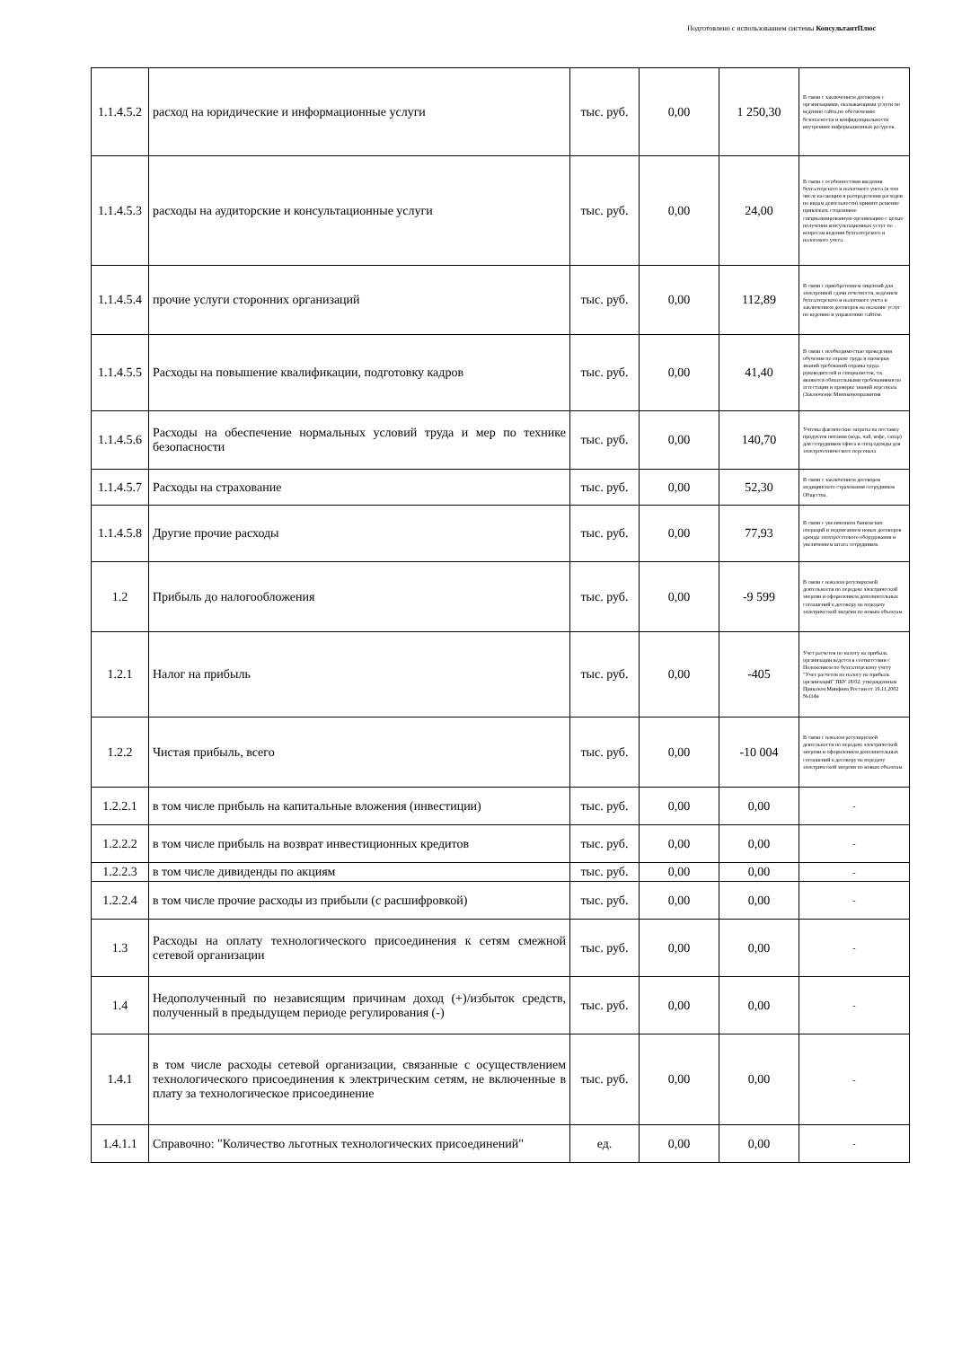Подготовлено с использованием системы КонсультантПлюс
| 1.1.4.5.2 | расход на юридические и информационные услуги | тыс. руб. | 0,00 | 1 250,30 | В связи с заключением договоров с организациями, оказывающими услуги по ведению сайта,по обеспечению безопасности и конфиденциальности внутренних информационных ресурсов. |
| 1.1.4.5.3 | расходы на аудиторские и консультационные услуги | тыс. руб. | 0,00 | 24,00 | В связи с особенностями введения бухгалтерского и налогового учета (в том числе касающихся распределения расходов по видам деятельности) принято решение привлекать стороннюю специализированную организацию с целью получения консультационных услуг по вопросам ведения бухгалтерского и налогового учета. |
| 1.1.4.5.4 | прочие услуги сторонних организаций | тыс. руб. | 0,00 | 112,89 | В связи с приобретением лицензий для электронной сдачи отчетности, ведением бухгалтерского и налогового учета и заключением договоров на оказание услуг по ведению и управлению сайтом. |
| 1.1.4.5.5 | Расходы на повышение квалификации, подготовку кадров | тыс. руб. | 0,00 | 41,40 | В связи с необходимостью проведения обучения по охране труда и проверки знаний требований охраны труда руководителей и специалистов, т.к. являются обязательными требованиями по аттестации и проверке знаний персонала (Заключение Минэкономразвития |
| 1.1.4.5.6 | Расходы на обеспечение нормальных условий труда и мер по технике безопасности | тыс. руб. | 0,00 | 140,70 | Учтены фактические затраты на поставку продуктов питания (вода, чай, кофе, сахар) для сотрудников офиса и спец.одежды для электротехнического персонала |
| 1.1.4.5.7 | Расходы на страхование | тыс. руб. | 0,00 | 52,30 | В связи с заключением договоров медицинского страхования сотрудников Общества. |
| 1.1.4.5.8 | Другие прочие расходы | тыс. руб. | 0,00 | 77,93 | В связи с увеличением банковских операций и подписанием новых договоров аренды электросетевого оборудования и увеличением штата сотрудников. |
| 1.2 | Прибыль до налогообложения | тыс. руб. | 0,00 | -9 599 | В связи с началом регулируемой деятельности по передаче электрической энергии и оформлением дополнительных соглашений к договору на передачу электрической энергии по новым объектам |
| 1.2.1 | Налог на прибыль | тыс. руб. | 0,00 | -405 | Учет расчетов по налогу на прибыль организации ведется в соответствии с Положением по бухгалтерскому учету "Учет расчетов по налогу на прибыль организаций" ПБУ 18/02, утвержденным Приказом Минфина России от 19.11.2002 №114н |
| 1.2.2 | Чистая прибыль, всего | тыс. руб. | 0,00 | -10 004 | В связи с началом регулируемой деятельности по передаче электрической энергии и оформлением дополнительных соглашений к договору на передачу электрической энергии по новым объектам |
| 1.2.2.1 | в том числе прибыль на капитальные вложения (инвестиции) | тыс. руб. | 0,00 | 0,00 | - |
| 1.2.2.2 | в том числе прибыль на возврат инвестиционных кредитов | тыс. руб. | 0,00 | 0,00 | - |
| 1.2.2.3 | в том числе дивиденды по акциям | тыс. руб. | 0,00 | 0,00 | - |
| 1.2.2.4 | в том числе прочие расходы из прибыли (с расшифровкой) | тыс. руб. | 0,00 | 0,00 | - |
| 1.3 | Расходы на оплату технологического присоединения к сетям смежной сетевой организации | тыс. руб. | 0,00 | 0,00 | - |
| 1.4 | Недополученный по независящим причинам доход (+)/избыток средств, полученный в предыдущем периоде регулирования (-) | тыс. руб. | 0,00 | 0,00 | - |
| 1.4.1 | в том числе расходы сетевой организации, связанные с осуществлением технологического присоединения к электрическим сетям, не включенные в плату за технологическое присоединение | тыс. руб. | 0,00 | 0,00 | - |
| 1.4.1.1 | Справочно: "Количество льготных технологических присоединений" | ед. | 0,00 | 0,00 | - |